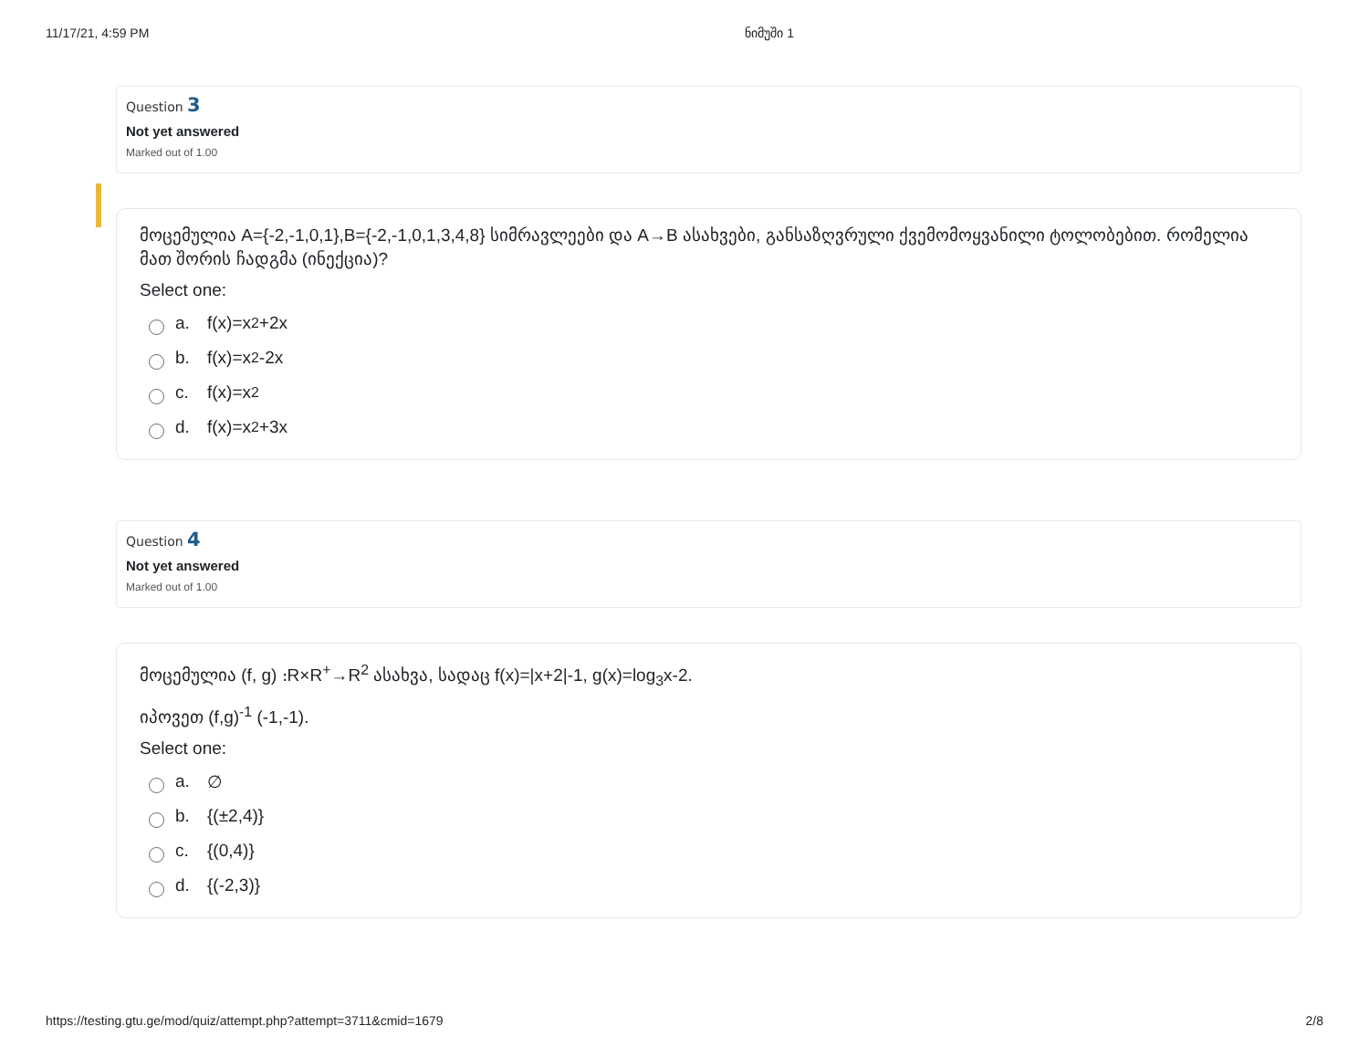11/17/21, 4:59 PM ნიმუში 1
Question 3
Not yet answered
Marked out of 1.00
მოცემულია A={-2,-1,0,1},B={-2,-1,0,1,3,4,8} სიმრავლეები და A→B ასახვები, განსაზღვრული ქვემომოყვანილი ტოლობებით. რომელია მათ შორის ჩადგმა (ინექცია)?
Select one:
a. f(x)=x<sup>2</sup>+2x
b. f(x)=x<sup>2</sup>-2x
c. f(x)=x<sup>2</sup>
d. f(x)=x<sup>2</sup>+3x
Question 4
Not yet answered
Marked out of 1.00
მოცემულია (f, g) ։R×R<sup>+</sup>→R<sup>2</sup> ასახვა, სადაც f(x)=|x+2|-1, g(x)=log<sub>3</sub>x-2.
იპოვეთ (f,g)<sup>-1</sup> (-1,-1).
Select one:
a. ∅
b. {(±2,4)}
c. {(0,4)}
d. {(-2,3)}
https://testing.gtu.ge/mod/quiz/attempt.php?attempt=3711&cmid=1679 2/8